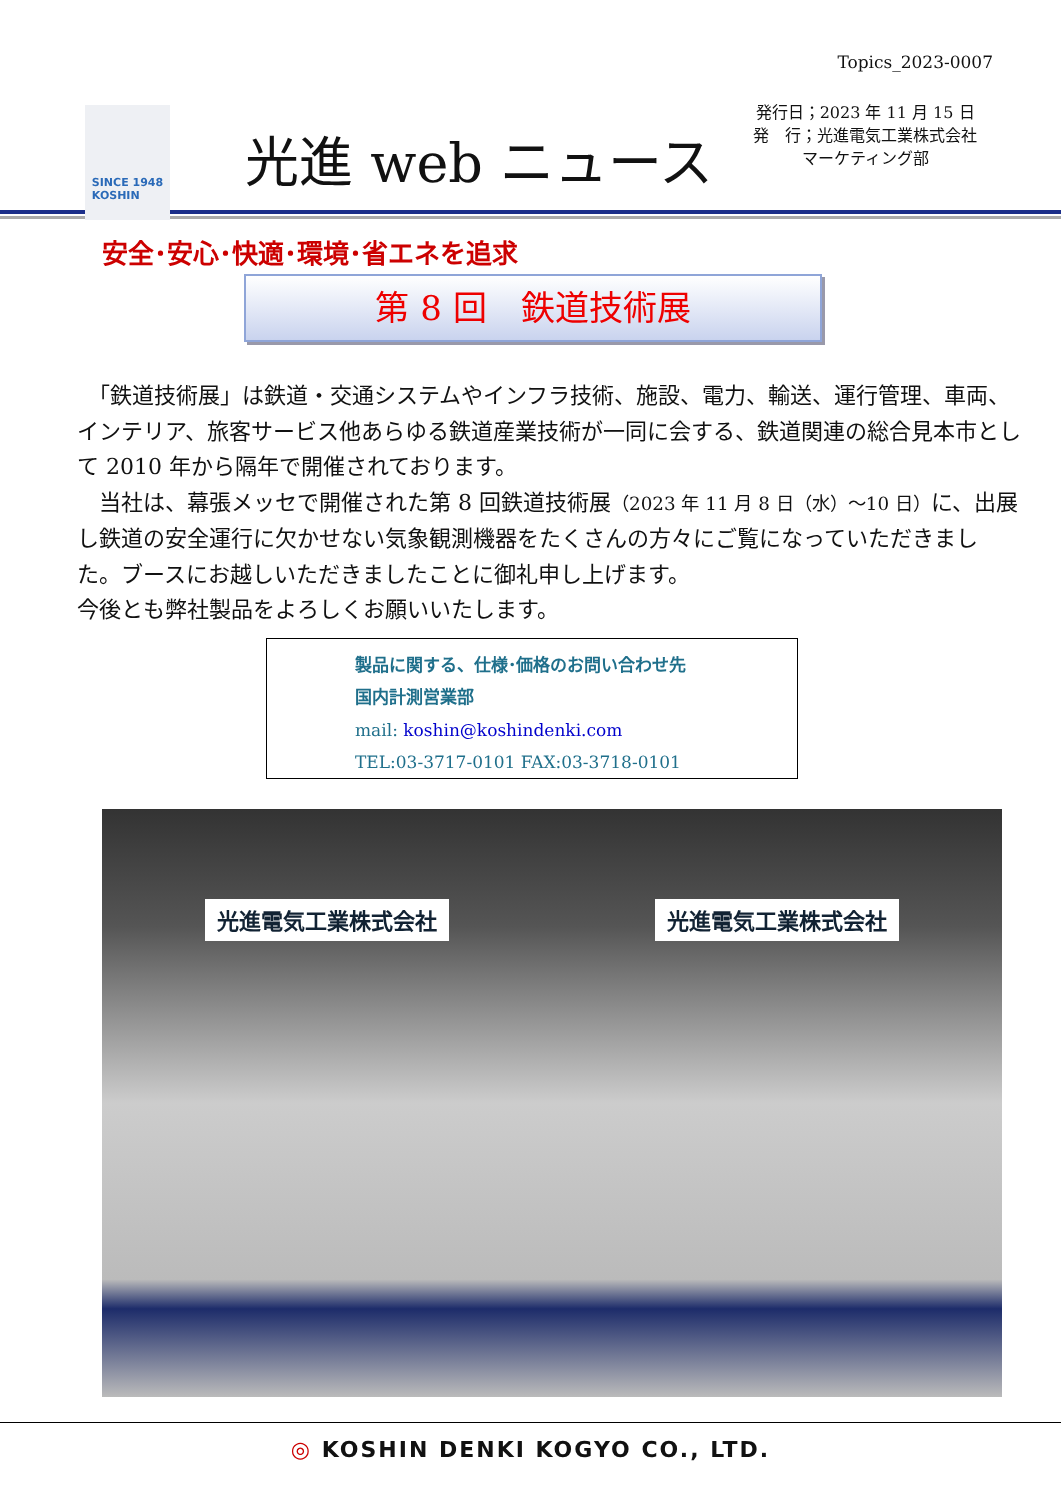Topics_2023-0007
SINCE 1948
KOSHIN
光進 web ニュース
発行日；2023 年 11 月 15 日
発　行；光進電気工業株式会社
マーケティング部
安全･安心･快適･環境･省エネを追求
第 8 回　鉄道技術展
　「鉄道技術展」は鉄道・交通システムやインフラ技術、施設、電力、輸送、運行管理、車両、インテリア、旅客サービス他あらゆる鉄道産業技術が一同に会する、鉄道関連の総合見本市として 2010 年から隔年で開催されております。
　当社は、幕張メッセで開催された第 8 回鉄道技術展（2023 年 11 月 8 日（水）～10 日）に、出展し鉄道の安全運行に欠かせない気象観測機器をたくさんの方々にご覧になっていただきました。ブースにお越しいただきましたことに御礼申し上げます。
今後とも弊社製品をよろしくお願いいたします。
製品に関する、仕様･価格のお問い合わせ先
国内計測営業部
mail: koshin@koshindenki.com
TEL:03-3717-0101 FAX:03-3718-0101
光進電気工業株式会社 光進電気工業株式会社
◎ KOSHIN DENKI KOGYO CO., LTD.